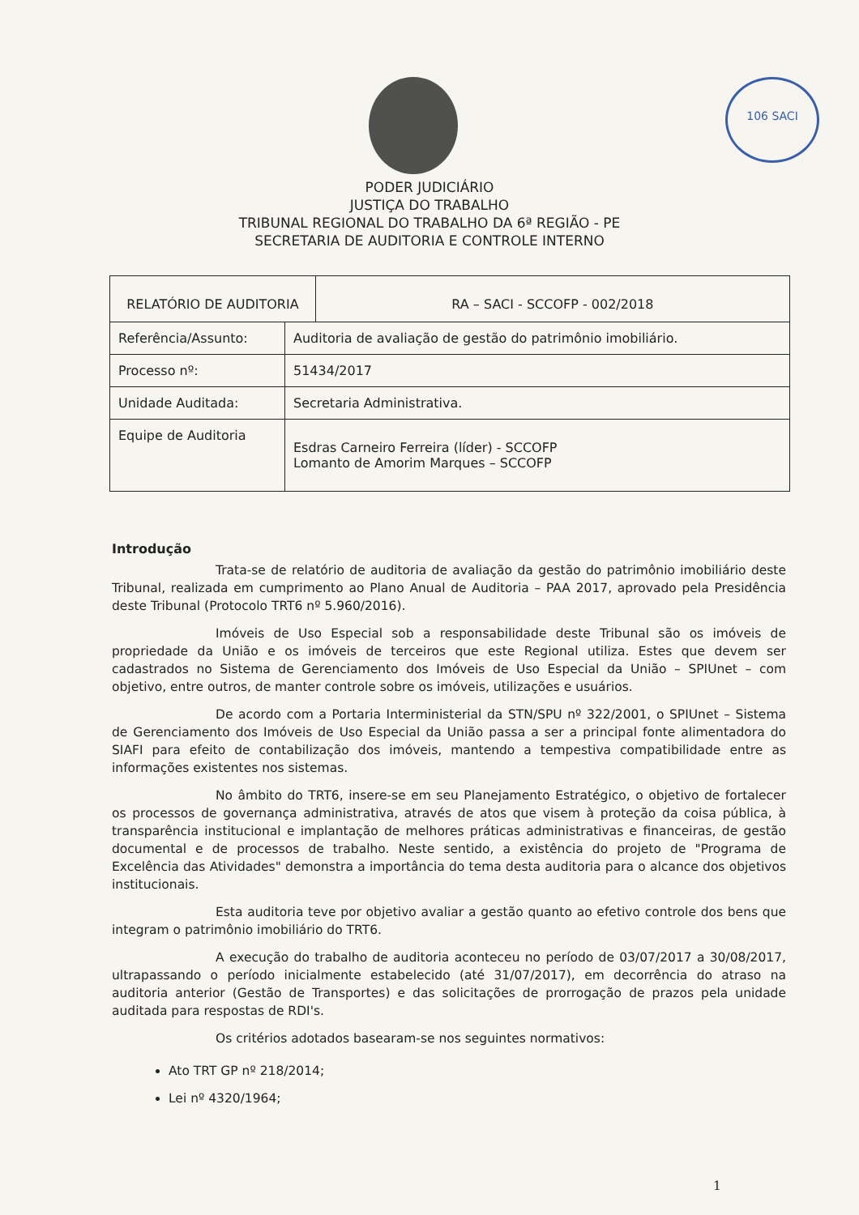106 SACI
PODER JUDICIÁRIO
JUSTIÇA DO TRABALHO
TRIBUNAL REGIONAL DO TRABALHO DA 6ª REGIÃO - PE
SECRETARIA DE AUDITORIA E CONTROLE INTERNO
| RELATÓRIO DE AUDITORIA | | RA – SACI - SCCOFP - 002/2018 |
| Referência/Assunto: | Auditoria de avaliação de gestão do patrimônio imobiliário. | |
| Processo nº: | 51434/2017 | |
| Unidade Auditada: | Secretaria Administrativa. | |
| Equipe de Auditoria | Esdras Carneiro Ferreira (líder) - SCCOFP Lomanto de Amorim Marques – SCCOFP | |
Introdução
Trata-se de relatório de auditoria de avaliação da gestão do patrimônio imobiliário deste Tribunal, realizada em cumprimento ao Plano Anual de Auditoria – PAA 2017, aprovado pela Presidência deste Tribunal (Protocolo TRT6 nº 5.960/2016).
Imóveis de Uso Especial sob a responsabilidade deste Tribunal são os imóveis de propriedade da União e os imóveis de terceiros que este Regional utiliza. Estes que devem ser cadastrados no Sistema de Gerenciamento dos Imóveis de Uso Especial da União – SPIUnet – com objetivo, entre outros, de manter controle sobre os imóveis, utilizações e usuários.
De acordo com a Portaria Interministerial da STN/SPU nº 322/2001, o SPIUnet – Sistema de Gerenciamento dos Imóveis de Uso Especial da União passa a ser a principal fonte alimentadora do SIAFI para efeito de contabilização dos imóveis, mantendo a tempestiva compatibilidade entre as informações existentes nos sistemas.
No âmbito do TRT6, insere-se em seu Planejamento Estratégico, o objetivo de fortalecer os processos de governança administrativa, através de atos que visem à proteção da coisa pública, à transparência institucional e implantação de melhores práticas administrativas e financeiras, de gestão documental e de processos de trabalho. Neste sentido, a existência do projeto de "Programa de Excelência das Atividades" demonstra a importância do tema desta auditoria para o alcance dos objetivos institucionais.
Esta auditoria teve por objetivo avaliar a gestão quanto ao efetivo controle dos bens que integram o patrimônio imobiliário do TRT6.
A execução do trabalho de auditoria aconteceu no período de 03/07/2017 a 30/08/2017, ultrapassando o período inicialmente estabelecido (até 31/07/2017), em decorrência do atraso na auditoria anterior (Gestão de Transportes) e das solicitações de prorrogação de prazos pela unidade auditada para respostas de RDI's.
Os critérios adotados basearam-se nos seguintes normativos:
Ato TRT GP nº 218/2014;
Lei nº 4320/1964;
1